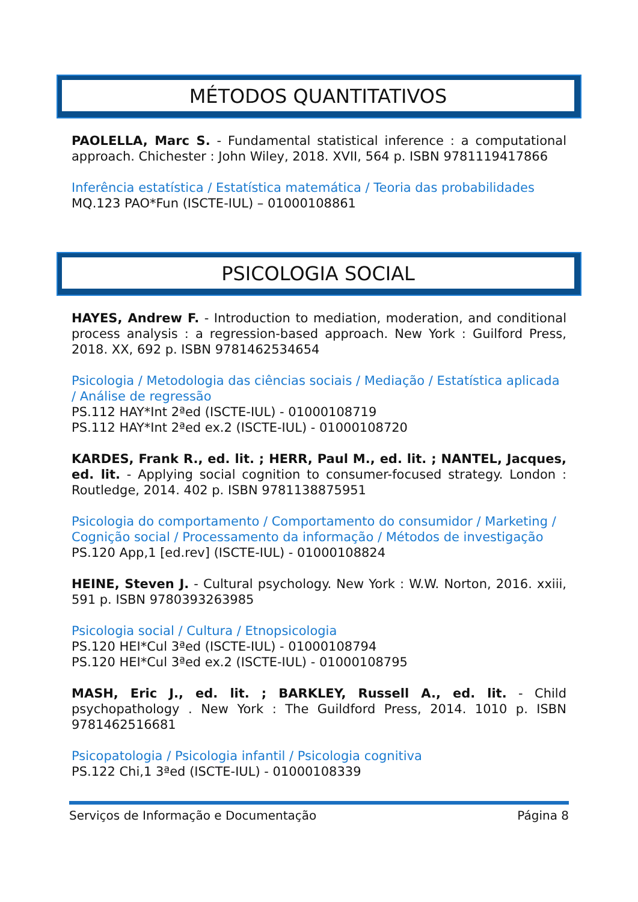MÉTODOS QUANTITATIVOS
PAOLELLA, Marc S. - Fundamental statistical inference : a computational approach. Chichester : John Wiley, 2018. XVII, 564 p. ISBN 9781119417866
Inferência estatística / Estatística matemática / Teoria das probabilidades
MQ.123 PAO*Fun (ISCTE-IUL) – 01000108861
PSICOLOGIA SOCIAL
HAYES, Andrew F. - Introduction to mediation, moderation, and conditional process analysis : a regression-based approach. New York : Guilford Press, 2018. XX, 692 p. ISBN 9781462534654
Psicologia / Metodologia das ciências sociais / Mediação / Estatística aplicada / Análise de regressão
PS.112 HAY*Int 2ªed (ISCTE-IUL) - 01000108719
PS.112 HAY*Int 2ªed ex.2 (ISCTE-IUL) - 01000108720
KARDES, Frank R., ed. lit. ; HERR, Paul M., ed. lit. ; NANTEL, Jacques, ed. lit. - Applying social cognition to consumer-focused strategy. London : Routledge, 2014. 402 p. ISBN 9781138875951
Psicologia do comportamento / Comportamento do consumidor / Marketing / Cognição social / Processamento da informação / Métodos de investigação
PS.120 App,1 [ed.rev] (ISCTE-IUL) - 01000108824
HEINE, Steven J. - Cultural psychology. New York : W.W. Norton, 2016. xxiii, 591 p. ISBN 9780393263985
Psicologia social / Cultura / Etnopsicologia
PS.120 HEI*Cul 3ªed (ISCTE-IUL) - 01000108794
PS.120 HEI*Cul 3ªed ex.2 (ISCTE-IUL) - 01000108795
MASH, Eric J., ed. lit. ; BARKLEY, Russell A., ed. lit. - Child psychopathology . New York : The Guildford Press, 2014. 1010 p. ISBN 9781462516681
Psicopatologia / Psicologia infantil / Psicologia cognitiva
PS.122 Chi,1 3ªed (ISCTE-IUL) - 01000108339
Serviços de Informação e Documentação Página 8